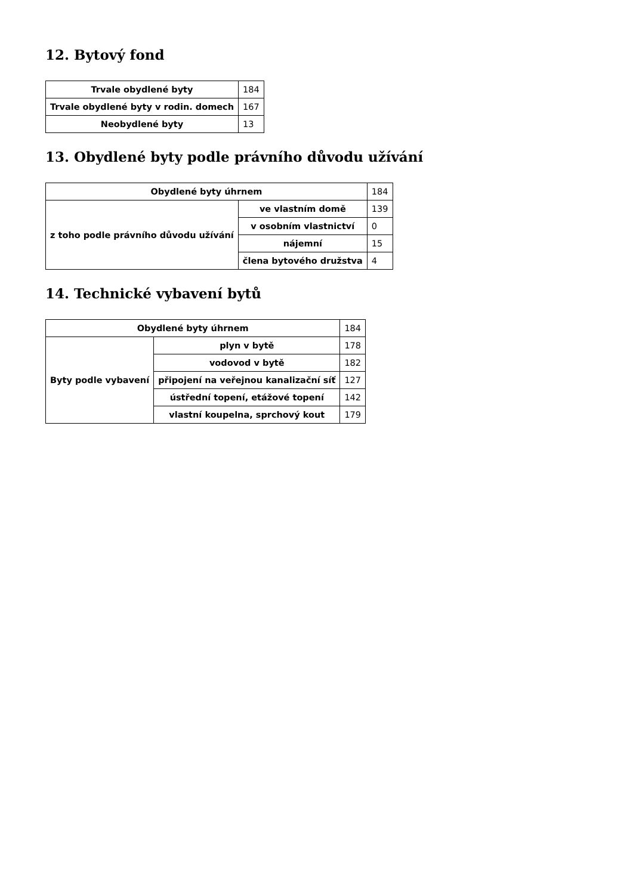12. Bytový fond
| Trvale obydlené byty | 184 |
| Trvale obydlené byty v rodin. domech | 167 |
| Neobydlené byty | 13 |
13. Obydlené byty podle právního důvodu užívání
| Obydlené byty úhrnem | | 184 |
| z toho podle právního důvodu užívání | ve vlastním domě | 139 |
| | v osobním vlastnictví | 0 |
| | nájemní | 15 |
| | člena bytového družstva | 4 |
14. Technické vybavení bytů
| Obydlené byty úhrnem | | 184 |
| Byty podle vybavení | plyn v bytě | 178 |
| | vodovod v bytě | 182 |
| | připojení na veřejnou kanalizační síť | 127 |
| | ústřední topení, etážové topení | 142 |
| | vlastní koupelna, sprchový kout | 179 |